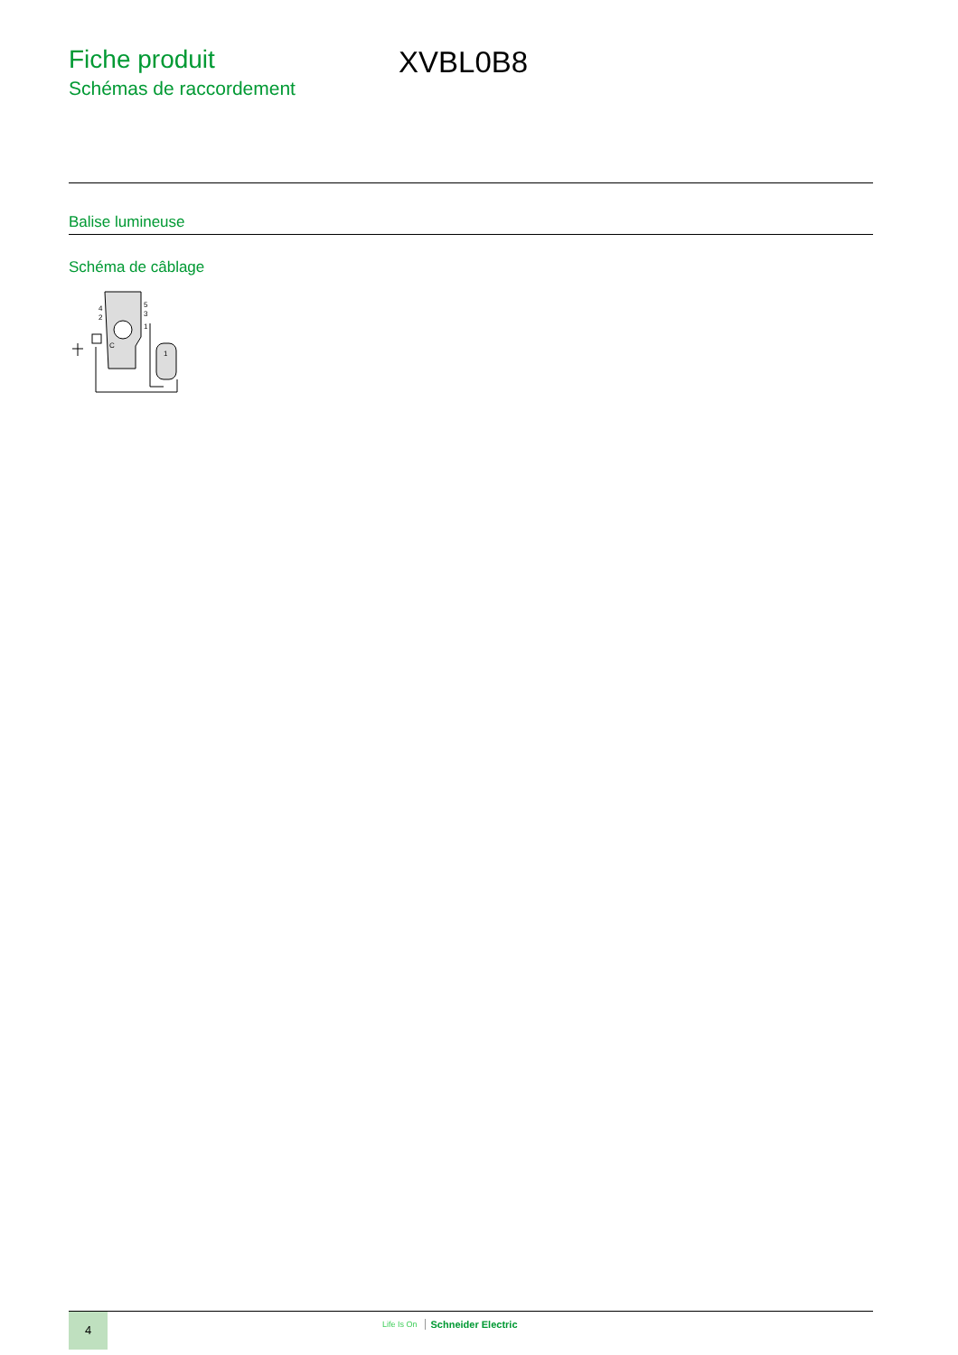Fiche produit
Schémas de raccordement
XVBL0B8
Balise lumineuse
Schéma de câblage
4
2
5
3
1
1
C
4 Life Is On Schneider Electric